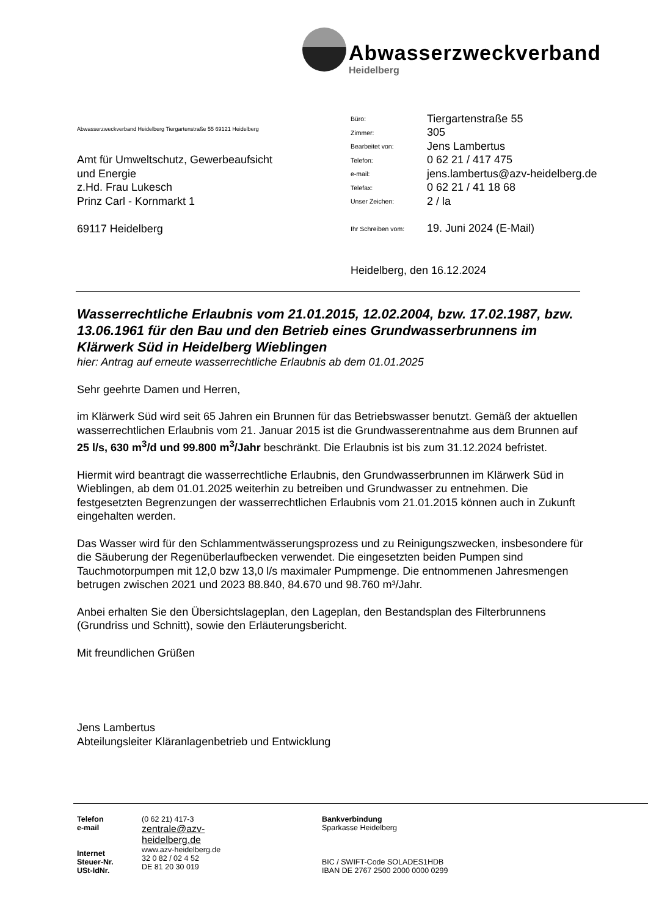Abwasserzweckverband
Heidelberg
Abwasserzweckverband Heidelberg Tiergartenstraße 55 69121 Heidelberg
Amt für Umweltschutz, Gewerbeaufsicht
und Energie
z.Hd. Frau Lukesch
Prinz Carl - Kornmarkt 1
69117 Heidelberg
Büro: Tiergartenstraße 55
Zimmer: 305
Bearbeitet von: Jens Lambertus
Telefon: 0 62 21 / 417 475
e-mail: jens.lambertus@azv-heidelberg.de
Telefax: 0 62 21 / 41 18 68
Unser Zeichen: 2 / la
Ihr Schreiben vom: 19. Juni 2024 (E-Mail)
Heidelberg, den 16.12.2024
Wasserrechtliche Erlaubnis vom 21.01.2015, 12.02.2004, bzw. 17.02.1987, bzw. 13.06.1961 für den Bau und den Betrieb eines Grundwasserbrunnens im Klärwerk Süd in Heidelberg Wieblingen
hier: Antrag auf erneute wasserrechtliche Erlaubnis ab dem 01.01.2025
Sehr geehrte Damen und Herren,
im Klärwerk Süd wird seit 65 Jahren ein Brunnen für das Betriebswasser benutzt. Gemäß der aktuellen wasserrechtlichen Erlaubnis vom 21. Januar 2015 ist die Grundwasserentnahme aus dem Brunnen auf 25 l/s, 630 m<sup>3</sup>/d und 99.800 m<sup>3</sup>/Jahr beschränkt. Die Erlaubnis ist bis zum 31.12.2024 befristet.
Hiermit wird beantragt die wasserrechtliche Erlaubnis, den Grundwasserbrunnen im Klärwerk Süd in Wieblingen, ab dem 01.01.2025 weiterhin zu betreiben und Grundwasser zu entnehmen. Die festgesetzten Begrenzungen der wasserrechtlichen Erlaubnis vom 21.01.2015 können auch in Zukunft eingehalten werden.
Das Wasser wird für den Schlammentwässerungsprozess und zu Reinigungszwecken, insbesondere für die Säuberung der Regenüberlaufbecken verwendet. Die eingesetzten beiden Pumpen sind Tauchmotorpumpen mit 12,0 bzw 13,0 l/s maximaler Pumpmenge. Die entnommenen Jahresmengen betrugen zwischen 2021 und 2023 88.840, 84.670 und 98.760 m³/Jahr.
Anbei erhalten Sie den Übersichtslageplan, den Lageplan, den Bestandsplan des Filterbrunnens (Grundriss und Schnitt), sowie den Erläuterungsbericht.
Mit freundlichen Grüßen
Jens Lambertus
Abteilungsleiter Kläranlagenbetrieb und Entwicklung
Telefon
e-mail
Internet
Steuer-Nr.
USt-IdNr.
(0 62 21) 417-3
zentrale@azv-
heidelberg.de
www.azv-heidelberg.de
32 0 82 / 02 4 52
DE 81 20 30 019
Bankverbindung
Sparkasse Heidelberg
BIC / SWIFT-Code SOLADES1HDB
IBAN DE 2767 2500 2000 0000 0299